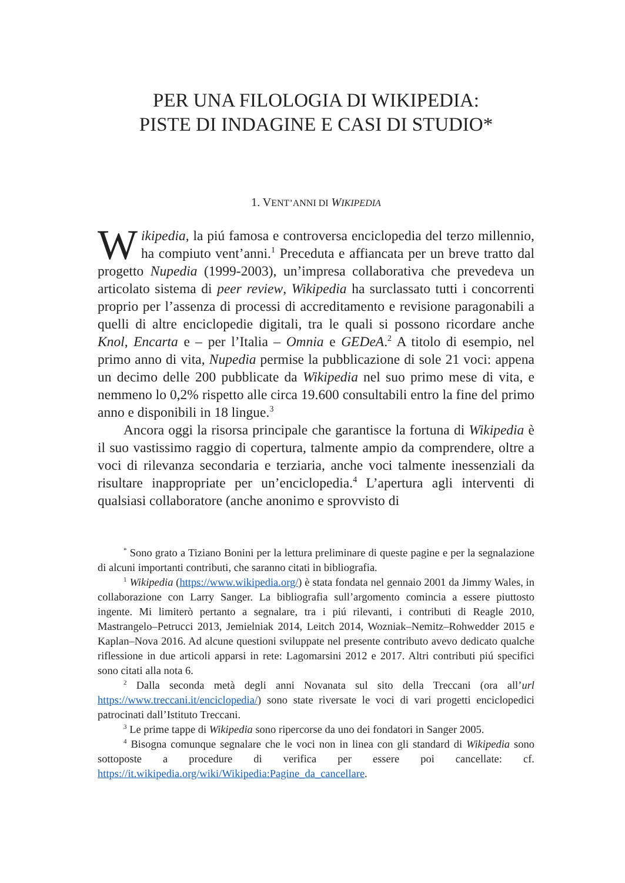PER UNA FILOLOGIA DI WIKIPEDIA:
PISTE DI INDAGINE E CASI DI STUDIO*
1. VENT’ANNI DI WIKIPEDIA
Wikipedia, la piú famosa e controversa enciclopedia del terzo millennio, ha compiuto vent’anni.<sup>1</sup> Preceduta e affiancata per un breve tratto dal progetto Nupedia (1999-2003), un’impresa collaborativa che prevedeva un articolato sistema di peer review, Wikipedia ha surclassato tutti i concorrenti proprio per l’assenza di processi di accreditamento e revisione paragonabili a quelli di altre enciclopedie digitali, tra le quali si possono ricordare anche Knol, Encarta e – per l’Italia – Omnia e GEDeA.<sup>2</sup> A titolo di esempio, nel primo anno di vita, Nupedia permise la pubblicazione di sole 21 voci: appena un decimo delle 200 pubblicate da Wikipedia nel suo primo mese di vita, e nemmeno lo 0,2% rispetto alle circa 19.600 consultabili entro la fine del primo anno e disponibili in 18 lingue.<sup>3</sup>
Ancora oggi la risorsa principale che garantisce la fortuna di Wikipedia è il suo vastissimo raggio di copertura, talmente ampio da comprendere, oltre a voci di rilevanza secondaria e terziaria, anche voci talmente inessenziali da risultare inappropriate per un’enciclopedia.<sup>4</sup> L’apertura agli interventi di qualsiasi collaboratore (anche anonimo e sprovvisto di
<sup>*</sup> Sono grato a Tiziano Bonini per la lettura preliminare di queste pagine e per la segnalazione di alcuni importanti contributi, che saranno citati in bibliografia.
<sup>1</sup> Wikipedia (https://www.wikipedia.org/) è stata fondata nel gennaio 2001 da Jimmy Wales, in collaborazione con Larry Sanger. La bibliografia sull’argomento comincia a essere piuttosto ingente. Mi limiterò pertanto a segnalare, tra i piú rilevanti, i contributi di Reagle 2010, Mastrangelo–Petrucci 2013, Jemielniak 2014, Leitch 2014, Wozniak–Nemitz–Rohwedder 2015 e Kaplan–Nova 2016. Ad alcune questioni sviluppate nel presente contributo avevo dedicato qualche riflessione in due articoli apparsi in rete: Lagomarsini 2012 e 2017. Altri contributi piú specifici sono citati alla nota 6.
<sup>2</sup> Dalla seconda metà degli anni Novanata sul sito della Treccani (ora all’url https://www.treccani.it/enciclopedia/) sono state riversate le voci di vari progetti enciclopedici patrocinati dall’Istituto Treccani.
<sup>3</sup> Le prime tappe di Wikipedia sono ripercorse da uno dei fondatori in Sanger 2005.
<sup>4</sup> Bisogna comunque segnalare che le voci non in linea con gli standard di Wikipedia sono sottoposte a procedure di verifica per essere poi cancellate: cf. https://it.wikipedia.org/wiki/Wikipedia:Pagine_da_cancellare.